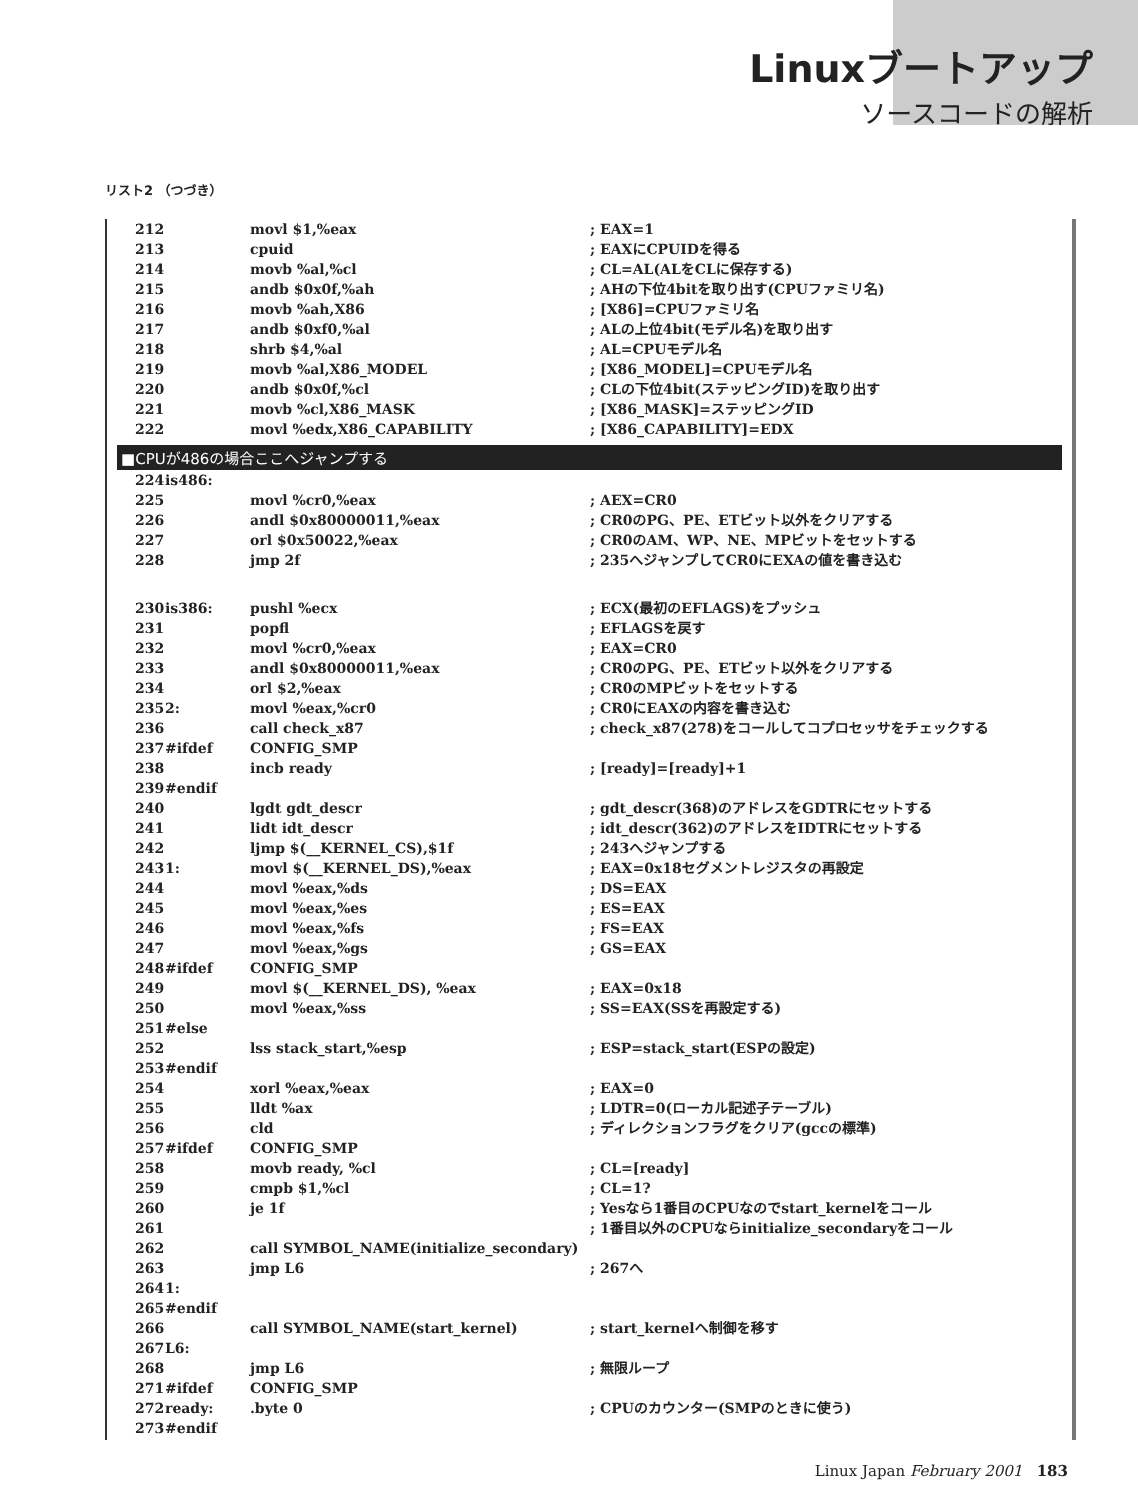Linuxブートアップ
ソースコードの解析
リスト2 （つづき）
212 movl $1,%eax; EAX=1
213 cpuid; EAXにCPUIDを得る
214 movb %al,%cl; CL=AL(ALをCLに保存する)
215 andb $0x0f,%ah; AHの下位4bitを取り出す(CPUファミリ名)
216 movb %ah,X86; [X86]=CPUファミリ名
217 andb $0xf0,%al; ALの上位4bit(モデル名)を取り出す
218 shrb $4,%al; AL=CPUモデル名
219 movb %al,X86_MODEL; [X86_MODEL]=CPUモデル名
220 andb $0x0f,%cl; CLの下位4bit(ステッピングID)を取り出す
221 movb %cl,X86_MASK; [X86_MASK]=ステッピングID
222 movl %edx,X86_CAPABILITY; [X86_CAPABILITY]=EDX
■CPUが486の場合ここへジャンプする
224 is486:
225 movl %cr0,%eax; AEX=CR0
226 andl $0x80000011,%eax; CR0のPG、PE、ETビット以外をクリアする
227 orl $0x50022,%eax; CR0のAM、WP、NE、MPビットをセットする
228 jmp 2f; 235へジャンプしてCR0にEXAの値を書き込む
230 is386: pushl %ecx; ECX(最初のEFLAGS)をプッシュ
231 popfl; EFLAGSを戻す
232 movl %cr0,%eax; EAX=CR0
233 andl $0x80000011,%eax; CR0のPG、PE、ETビット以外をクリアする
234 orl $2,%eax; CR0のMPビットをセットする
235 2: movl %eax,%cr0; CR0にEAXの内容を書き込む
236 call check_x87; check_x87(278)をコールしてコプロセッサをチェックする
237 #ifdef CONFIG_SMP
238 incb ready; [ready]=[ready]+1
239 #endif
240 lgdt gdt_descr; gdt_descr(368)のアドレスをGDTRにセットする
241 lidt idt_descr; idt_descr(362)のアドレスをIDTRにセットする
242 ljmp $(__KERNEL_CS),$1f; 243へジャンプする
243 1: movl $(__KERNEL_DS),%eax; EAX=0x18セグメントレジスタの再設定
244 movl %eax,%ds; DS=EAX
245 movl %eax,%es; ES=EAX
246 movl %eax,%fs; FS=EAX
247 movl %eax,%gs; GS=EAX
248 #ifdef CONFIG_SMP
249 movl $(__KERNEL_DS), %eax; EAX=0x18
250 movl %eax,%ss; SS=EAX(SSを再設定する)
251 #else
252 lss stack_start,%esp; ESP=stack_start(ESPの設定)
253 #endif
254 xorl %eax,%eax; EAX=0
255 lldt %ax; LDTR=0(ローカル記述子テーブル)
256 cld; ディレクションフラグをクリア(gccの標準)
257 #ifdef CONFIG_SMP
258 movb ready, %cl; CL=[ready]
259 cmpb $1,%cl; CL=1?
260 je 1f; Yesなら1番目のCPUなのでstart_kernelをコール
261 ; 1番目以外のCPUならinitialize_secondaryをコール
262 call SYMBOL_NAME(initialize_secondary)
263 jmp L6; 267へ
264 1:
265 #endif
266 call SYMBOL_NAME(start_kernel); start_kernelへ制御を移す
267 L6:
268 jmp L6; 無限ループ
271 #ifdef CONFIG_SMP
272 ready:.byte 0; CPUのカウンター(SMPのときに使う)
273 #endif
Linux Japan February 2001 183